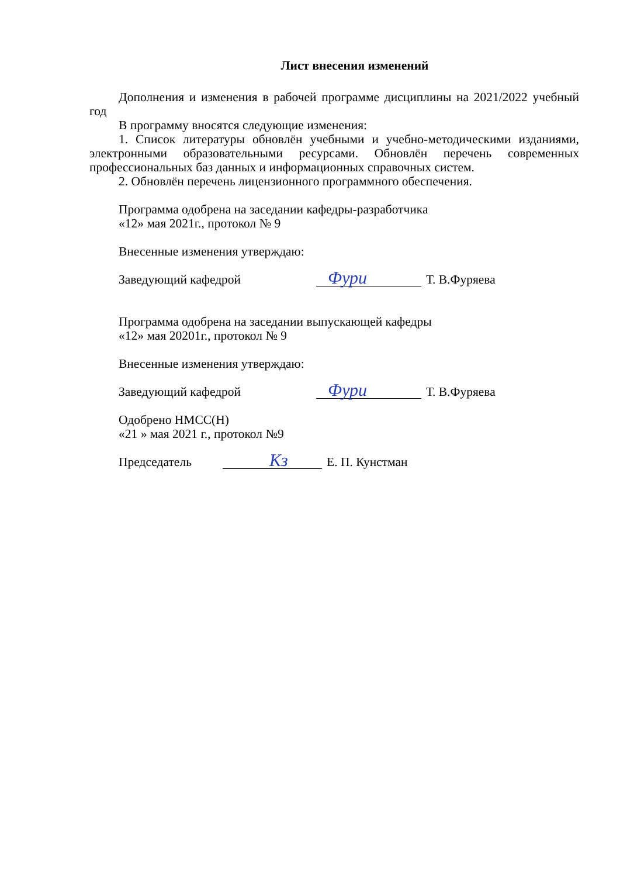Лист внесения изменений
Дополнения и изменения в рабочей программе дисциплины на 2021/2022 учебный год
В программу вносятся следующие изменения:
1. Список литературы обновлён учебными и учебно-методическими изданиями, электронными образовательными ресурсами. Обновлён перечень современных профессиональных баз данных и информационных справочных систем.
2. Обновлён перечень лицензионного программного обеспечения.
Программа одобрена на заседании кафедры-разработчика
«12» мая 2021г., протокол № 9
Внесенные изменения утверждаю:
Заведующий кафедрой Фури Т. В.Фуряева
Программа одобрена на заседании выпускающей кафедры
«12» мая 20201г., протокол № 9
Внесенные изменения утверждаю:
Заведующий кафедрой Фури Т. В.Фуряева
Одобрено НМСС(Н)
«21 » мая 2021 г., протокол №9
Председатель Кз Е. П. Кунстман